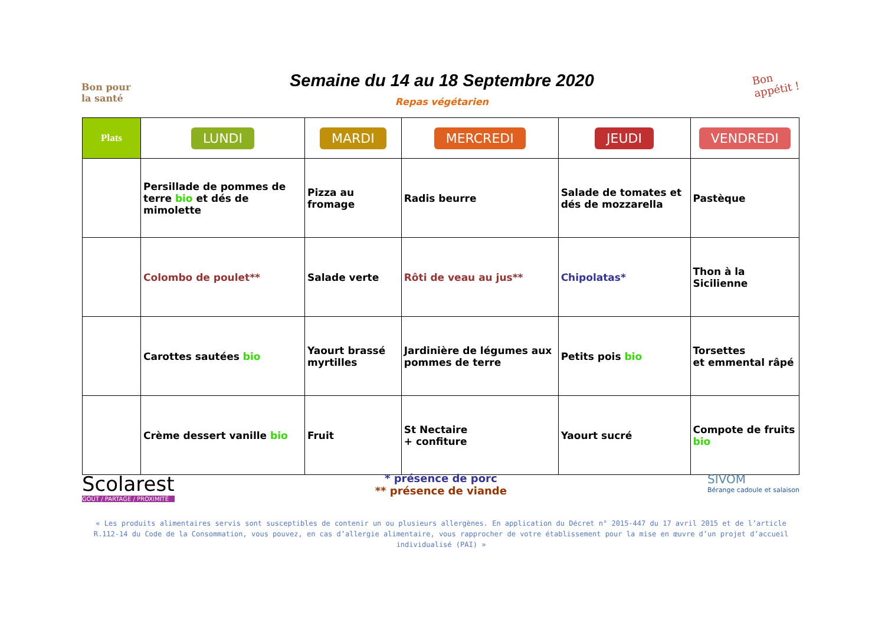Bon pour
la santé
Semaine du 14 au 18 Septembre 2020
Repas végétarien
Bon
appétit !
| Plats | LUNDI | MARDI | MERCREDI | JEUDI | VENDREDI |
| --- | --- | --- | --- | --- | --- |
| | Persillade de pommes de terre bio et dés de mimolette | Pizza au fromage | Radis beurre | Salade de tomates et dés de mozzarella | Pastèque |
| | Colombo de poulet** | Salade verte | Rôti de veau au jus** | Chipolatas* | Thon à la Sicilienne |
| | Carottes sautées bio | Yaourt brassé myrtilles | Jardinière de légumes aux pommes de terre | Petits pois bio | Torsettes et emmental râpé |
| | Crème dessert vanille bio | Fruit | St Nectaire + confiture | Yaourt sucré | Compote de fruits bio |
Scolarest
GOÛT / PARTAGE / PROXIMITÉ
* présence de porc
** présence de viande
SIVOM
Bérange cadoule et salaison
« Les produits alimentaires servis sont susceptibles de contenir un ou plusieurs allergènes. En application du Décret n° 2015-447 du 17 avril 2015 et de l’article R.112-14 du Code de la Consommation, vous pouvez, en cas d’allergie alimentaire, vous rapprocher de votre établissement pour la mise en œuvre d’un projet d’accueil individualisé (PAI) »